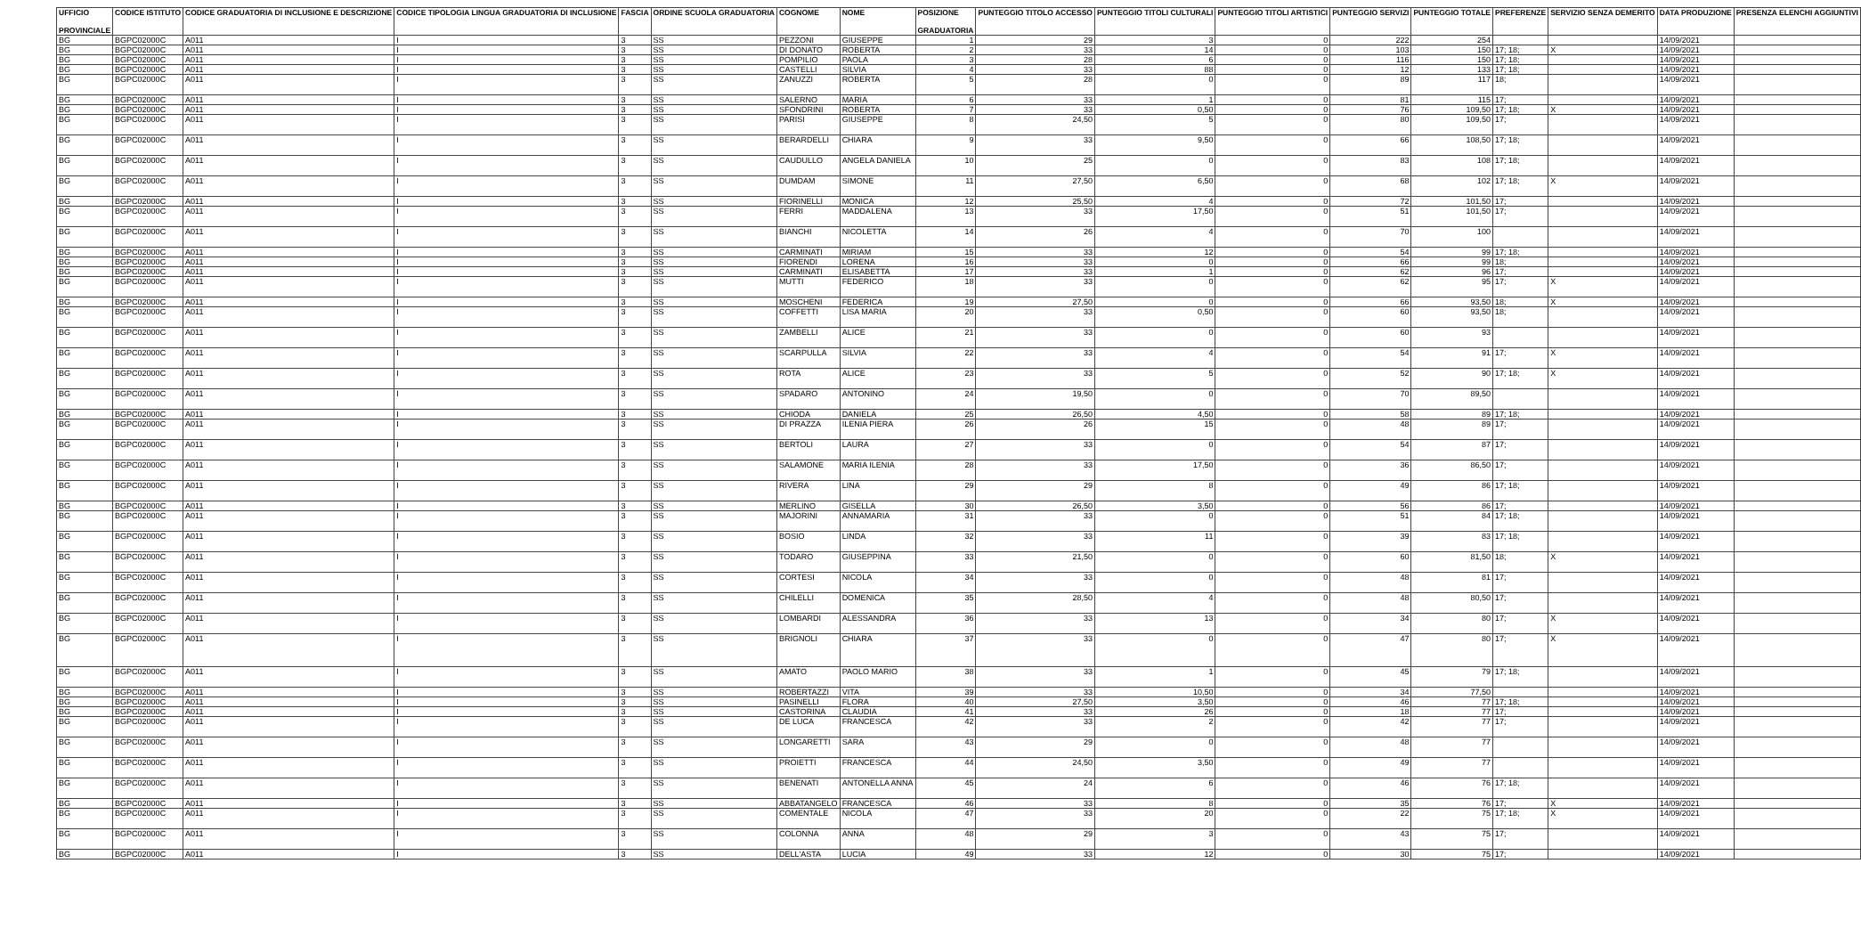| UFFICIO PROVINCIALE | CODICE ISTITUTO | CODICE GRADUATORIA DI INCLUSIONE E DESCRIZIONE | CODICE TIPOLOGIA LINGUA GRADUATORIA DI INCLUSIONE | FASCIA | ORDINE SCUOLA GRADUATORIA | COGNOME | NOME | POSIZIONE GRADUATORIA | PUNTEGGIO TITOLO ACCESSO | PUNTEGGIO TITOLI CULTURALI | PUNTEGGIO TITOLI ARTISTICI | PUNTEGGIO SERVIZI | PUNTEGGIO TOTALE | PREFERENZE | SERVIZIO SENZA DEMERITO | DATA PRODUZIONE | PRESENZA ELENCHI AGGIUNTIVI |
| --- | --- | --- | --- | --- | --- | --- | --- | --- | --- | --- | --- | --- | --- | --- | --- | --- | --- |
| BG | BGPC02000C | A011 | I | 3 | SS | PEZZONI | GIUSEPPE | 1 | 29 | 3 | 0 | 222 | 254 | | | 14/09/2021 | |
| BG | BGPC02000C | A011 | I | 3 | SS | DI DONATO | ROBERTA | 2 | 33 | 14 | 0 | 103 | 150 | 17; 18; | X | 14/09/2021 | |
| BG | BGPC02000C | A011 | I | 3 | SS | POMPILIO | PAOLA | 3 | 28 | 6 | 0 | 116 | 150 | 17; 18; | | 14/09/2021 | |
| BG | BGPC02000C | A011 | I | 3 | SS | CASTELLI | SILVIA | 4 | 33 | 88 | 0 | 12 | 133 | 17; 18; | | 14/09/2021 | |
| BG | BGPC02000C | A011 | I | 3 | SS | ZANUZZI | ROBERTA | 5 | 28 | 0 | 0 | 89 | 117 | 18; | | 14/09/2021 | |
| BG | BGPC02000C | A011 | I | 3 | SS | SALERNO | MARIA | 6 | 33 | 1 | 0 | 81 | 115 | 17; | | 14/09/2021 | |
| BG | BGPC02000C | A011 | I | 3 | SS | SFONDRINI | ROBERTA | 7 | 33 | 0,50 | 0 | 76 | 109,50 | 17; 18; | X | 14/09/2021 | |
| BG | BGPC02000C | A011 | I | 3 | SS | PARISI | GIUSEPPE | 8 | 24,50 | 5 | 0 | 80 | 109,50 | 17; | | 14/09/2021 | |
| BG | BGPC02000C | A011 | I | 3 | SS | BERARDELLI | CHIARA | 9 | 33 | 9,50 | 0 | 66 | 108,50 | 17; 18; | | 14/09/2021 | |
| BG | BGPC02000C | A011 | I | 3 | SS | CAUDULLO | ANGELA DANIELA | 10 | 25 | 0 | 0 | 83 | 108 | 17; 18; | | 14/09/2021 | |
| BG | BGPC02000C | A011 | I | 3 | SS | DUMDAM | SIMONE | 11 | 27,50 | 6,50 | 0 | 68 | 102 | 17; 18; | X | 14/09/2021 | |
| BG | BGPC02000C | A011 | I | 3 | SS | FIORINELLI | MONICA | 12 | 25,50 | 4 | 0 | 72 | 101,50 | 17; | | 14/09/2021 | |
| BG | BGPC02000C | A011 | I | 3 | SS | FERRI | MADDALENA | 13 | 33 | 17,50 | 0 | 51 | 101,50 | 17; | | 14/09/2021 | |
| BG | BGPC02000C | A011 | I | 3 | SS | BIANCHI | NICOLETTA | 14 | 26 | 4 | 0 | 70 | 100 | | | 14/09/2021 | |
| BG | BGPC02000C | A011 | I | 3 | SS | CARMINATI | MIRIAM | 15 | 33 | 12 | 0 | 54 | 99 | 17; 18; | | 14/09/2021 | |
| BG | BGPC02000C | A011 | I | 3 | SS | FIORENDI | LORENA | 16 | 33 | 0 | 0 | 66 | 99 | 18; | | 14/09/2021 | |
| BG | BGPC02000C | A011 | I | 3 | SS | CARMINATI | ELISABETTA | 17 | 33 | 1 | 0 | 62 | 96 | 17; | | 14/09/2021 | |
| BG | BGPC02000C | A011 | I | 3 | SS | MUTTI | FEDERICO | 18 | 33 | 0 | 0 | 62 | 95 | 17; | X | 14/09/2021 | |
| BG | BGPC02000C | A011 | I | 3 | SS | MOSCHENI | FEDERICA | 19 | 27,50 | 0 | 0 | 66 | 93,50 | 18; | X | 14/09/2021 | |
| BG | BGPC02000C | A011 | I | 3 | SS | COFFETTI | LISA MARIA | 20 | 33 | 0,50 | 0 | 60 | 93,50 | 18; | | 14/09/2021 | |
| BG | BGPC02000C | A011 | I | 3 | SS | ZAMBELLI | ALICE | 21 | 33 | 0 | 0 | 60 | 93 | | | 14/09/2021 | |
| BG | BGPC02000C | A011 | I | 3 | SS | SCARPULLA | SILVIA | 22 | 33 | 4 | 0 | 54 | 91 | 17; | X | 14/09/2021 | |
| BG | BGPC02000C | A011 | I | 3 | SS | ROTA | ALICE | 23 | 33 | 5 | 0 | 52 | 90 | 17; 18; | X | 14/09/2021 | |
| BG | BGPC02000C | A011 | I | 3 | SS | SPADARO | ANTONINO | 24 | 19,50 | 0 | 0 | 70 | 89,50 | | | 14/09/2021 | |
| BG | BGPC02000C | A011 | I | 3 | SS | CHIODA | DANIELA | 25 | 26,50 | 4,50 | 0 | 58 | 89 | 17; 18; | | 14/09/2021 | |
| BG | BGPC02000C | A011 | I | 3 | SS | DI PRAZZA | ILENIA PIERA | 26 | 26 | 15 | 0 | 48 | 89 | 17; | | 14/09/2021 | |
| BG | BGPC02000C | A011 | I | 3 | SS | BERTOLI | LAURA | 27 | 33 | 0 | 0 | 54 | 87 | 17; | | 14/09/2021 | |
| BG | BGPC02000C | A011 | I | 3 | SS | SALAMONE | MARIA ILENIA | 28 | 33 | 17,50 | 0 | 36 | 86,50 | 17; | | 14/09/2021 | |
| BG | BGPC02000C | A011 | I | 3 | SS | RIVERA | LINA | 29 | 29 | 8 | 0 | 49 | 86 | 17; 18; | | 14/09/2021 | |
| BG | BGPC02000C | A011 | I | 3 | SS | MERLINO | GISELLA | 30 | 26,50 | 3,50 | 0 | 56 | 86 | 17; | | 14/09/2021 | |
| BG | BGPC02000C | A011 | I | 3 | SS | MAJORINI | ANNAMARIA | 31 | 33 | 0 | 0 | 51 | 84 | 17; 18; | | 14/09/2021 | |
| BG | BGPC02000C | A011 | I | 3 | SS | BOSIO | LINDA | 32 | 33 | 11 | 0 | 39 | 83 | 17; 18; | | 14/09/2021 | |
| BG | BGPC02000C | A011 | I | 3 | SS | TODARO | GIUSEPPINA | 33 | 21,50 | 0 | 0 | 60 | 81,50 | 18; | X | 14/09/2021 | |
| BG | BGPC02000C | A011 | I | 3 | SS | CORTESI | NICOLA | 34 | 33 | 0 | 0 | 48 | 81 | 17; | | 14/09/2021 | |
| BG | BGPC02000C | A011 | I | 3 | SS | CHILELLI | DOMENICA | 35 | 28,50 | 4 | 0 | 48 | 80,50 | 17; | | 14/09/2021 | |
| BG | BGPC02000C | A011 | I | 3 | SS | LOMBARDI | ALESSANDRA | 36 | 33 | 13 | 0 | 34 | 80 | 17; | X | 14/09/2021 | |
| BG | BGPC02000C | A011 | I | 3 | SS | BRIGNOLI | CHIARA | 37 | 33 | 0 | 0 | 47 | 80 | 17; | X | 14/09/2021 | |
| BG | BGPC02000C | A011 | I | 3 | SS | AMATO | PAOLO MARIO | 38 | 33 | 1 | 0 | 45 | 79 | 17; 18; | | 14/09/2021 | |
| BG | BGPC02000C | A011 | I | 3 | SS | ROBERTAZZI | VITA | 39 | 33 | 10,50 | 0 | 34 | 77,50 | | | 14/09/2021 | |
| BG | BGPC02000C | A011 | I | 3 | SS | PASINELLI | FLORA | 40 | 27,50 | 3,50 | 0 | 46 | 77 | 17; 18; | | 14/09/2021 | |
| BG | BGPC02000C | A011 | I | 3 | SS | CASTORINA | CLAUDIA | 41 | 33 | 26 | 0 | 18 | 77 | 17; | | 14/09/2021 | |
| BG | BGPC02000C | A011 | I | 3 | SS | DE LUCA | FRANCESCA | 42 | 33 | 2 | 0 | 42 | 77 | 17; | | 14/09/2021 | |
| BG | BGPC02000C | A011 | I | 3 | SS | LONGARETTI | SARA | 43 | 29 | 0 | 0 | 48 | 77 | | | 14/09/2021 | |
| BG | BGPC02000C | A011 | I | 3 | SS | PROIETTI | FRANCESCA | 44 | 24,50 | 3,50 | 0 | 49 | 77 | | | 14/09/2021 | |
| BG | BGPC02000C | A011 | I | 3 | SS | BENENATI | ANTONELLA ANNA | 45 | 24 | 6 | 0 | 46 | 76 | 17; 18; | | 14/09/2021 | |
| BG | BGPC02000C | A011 | I | 3 | SS | ABBATANGELO | FRANCESCA | 46 | 33 | 8 | 0 | 35 | 76 | 17; | X | 14/09/2021 | |
| BG | BGPC02000C | A011 | I | 3 | SS | COMENTALE | NICOLA | 47 | 33 | 20 | 0 | 22 | 75 | 17; 18; | X | 14/09/2021 | |
| BG | BGPC02000C | A011 | I | 3 | SS | COLONNA | ANNA | 48 | 29 | 3 | 0 | 43 | 75 | 17; | | 14/09/2021 | |
| BG | BGPC02000C | A011 | I | 3 | SS | DELL'ASTA | LUCIA | 49 | 33 | 12 | 0 | 30 | 75 | 17; | | 14/09/2021 | |